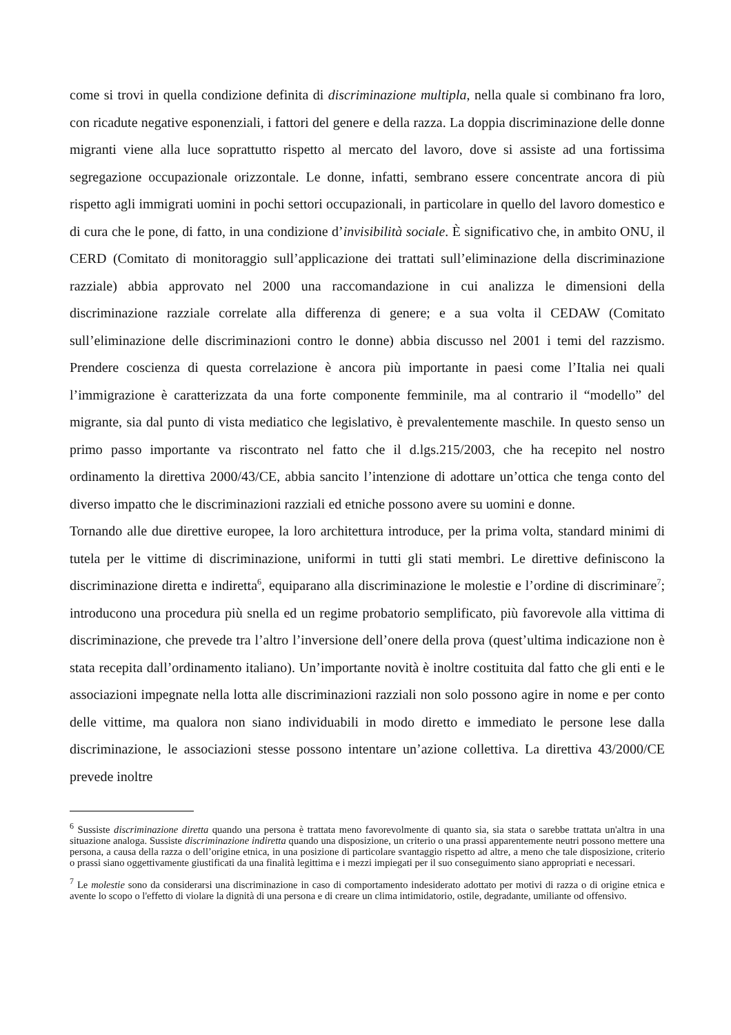come si trovi in quella condizione definita di discriminazione multipla, nella quale si combinano fra loro, con ricadute negative esponenziali, i fattori del genere e della razza. La doppia discriminazione delle donne migranti viene alla luce soprattutto rispetto al mercato del lavoro, dove si assiste ad una fortissima segregazione occupazionale orizzontale. Le donne, infatti, sembrano essere concentrate ancora di più rispetto agli immigrati uomini in pochi settori occupazionali, in particolare in quello del lavoro domestico e di cura che le pone, di fatto, in una condizione d’invisibilità sociale. È significativo che, in ambito ONU, il CERD (Comitato di monitoraggio sull’applicazione dei trattati sull’eliminazione della discriminazione razziale) abbia approvato nel 2000 una raccomandazione in cui analizza le dimensioni della discriminazione razziale correlate alla differenza di genere; e a sua volta il CEDAW (Comitato sull’eliminazione delle discriminazioni contro le donne) abbia discusso nel 2001 i temi del razzismo. Prendere coscienza di questa correlazione è ancora più importante in paesi come l’Italia nei quali l’immigrazione è caratterizzata da una forte componente femminile, ma al contrario il “modello” del migrante, sia dal punto di vista mediatico che legislativo, è prevalentemente maschile. In questo senso un primo passo importante va riscontrato nel fatto che il d.lgs.215/2003, che ha recepito nel nostro ordinamento la direttiva 2000/43/CE, abbia sancito l’intenzione di adottare un’ottica che tenga conto del diverso impatto che le discriminazioni razziali ed etniche possono avere su uomini e donne.
Tornando alle due direttive europee, la loro architettura introduce, per la prima volta, standard minimi di tutela per le vittime di discriminazione, uniformi in tutti gli stati membri. Le direttive definiscono la discriminazione diretta e indiretta<sup>6</sup>, equiparano alla discriminazione le molestie e l’ordine di discriminare<sup>7</sup>; introducono una procedura più snella ed un regime probatorio semplificato, più favorevole alla vittima di discriminazione, che prevede tra l’altro l’inversione dell’onere della prova (quest’ultima indicazione non è stata recepita dall’ordinamento italiano). Un’importante novità è inoltre costituita dal fatto che gli enti e le associazioni impegnate nella lotta alle discriminazioni razziali non solo possono agire in nome e per conto delle vittime, ma qualora non siano individuabili in modo diretto e immediato le persone lese dalla discriminazione, le associazioni stesse possono intentare un’azione collettiva. La direttiva 43/2000/CE prevede inoltre
<sup>6</sup> Sussiste discriminazione diretta quando una persona è trattata meno favorevolmente di quanto sia, sia stata o sarebbe trattata un'altra in una situazione analoga. Sussiste discriminazione indiretta quando una disposizione, un criterio o una prassi apparentemente neutri possono mettere una persona, a causa della razza o dell’origine etnica, in una posizione di particolare svantaggio rispetto ad altre, a meno che tale disposizione, criterio o prassi siano oggettivamente giustificati da una finalità legittima e i mezzi impiegati per il suo conseguimento siano appropriati e necessari.
<sup>7</sup> Le molestie sono da considerarsi una discriminazione in caso di comportamento indesiderato adottato per motivi di razza o di origine etnica e avente lo scopo o l'effetto di violare la dignità di una persona e di creare un clima intimidatorio, ostile, degradante, umiliante od offensivo.